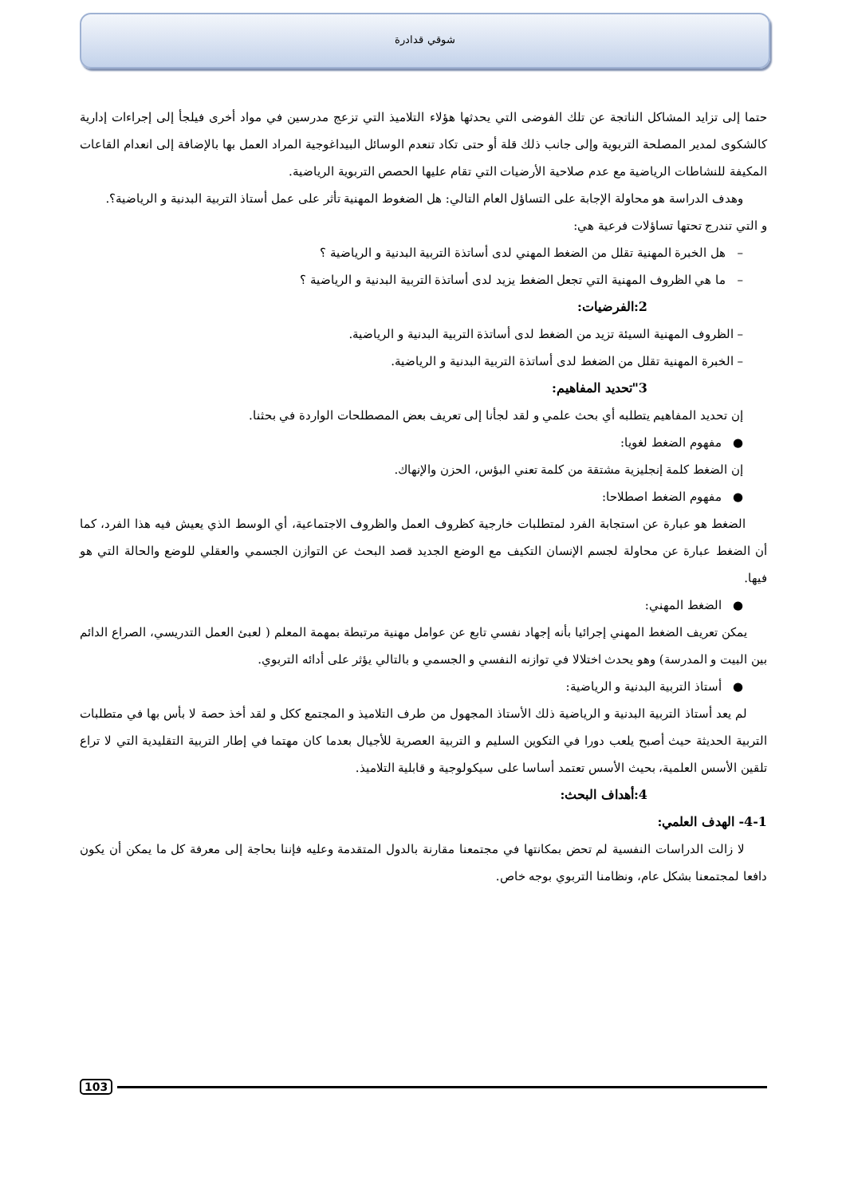شوقي قدادرة
حتما إلى تزايد المشاكل الناتجة عن تلك الفوضى التي يحدثها هؤلاء التلاميذ التي تزعج مدرسين في مواد أخرى فيلجأ إلى إجراءات إدارية كالشكوى لمدير المصلحة التربوية وإلى جانب ذلك قلة أو حتى تكاد تنعدم الوسائل البيداغوجية المراد العمل بها بالإضافة إلى انعدام القاعات المكيفة للنشاطات الرياضية مع عدم صلاحية الأرضيات التي تقام عليها الحصص التربوية الرياضية.
وهدف الدراسة هو محاولة الإجابة على التساؤل العام التالي: هل الضغوط المهنية تأثر على عمل أستاذ التربية البدنية و الرياضية؟.
و التي تندرج تحتها تساؤلات فرعية هي:
– هل الخبرة المهنية تقلل من الضغط المهني لدى أساتذة التربية البدنية و الرياضية ؟
– ما هي الظروف المهنية التي تجعل الضغط يزيد لدى أساتذة التربية البدنية و الرياضية ؟
2:الفرضيات:
– الظروف المهنية السيئة تزيد من الضغط لدى أساتذة التربية البدنية و الرياضية.
– الخبرة المهنية تقلل من الضغط لدى أساتذة التربية البدنية و الرياضية.
3"تحديد المفاهيم:
إن تحديد المفاهيم يتطلبه أي بحث علمي و لقد لجأنا إلى تعريف بعض المصطلحات الواردة في بحثنا.
● مفهوم الضغط لغويا:
إن الضغط كلمة إنجليزية مشتقة من كلمة تعني البؤس، الحزن والإنهاك.
● مفهوم الضغط اصطلاحا:
الضغط هو عبارة عن استجابة الفرد لمتطلبات خارجية كظروف العمل والظروف الاجتماعية، أي الوسط الذي يعيش فيه هذا الفرد، كما أن الضغط عبارة عن محاولة لجسم الإنسان التكيف مع الوضع الجديد قصد البحث عن التوازن الجسمي والعقلي للوضع والحالة التي هو فيها.
● الضغط المهني:
يمكن تعريف الضغط المهني إجرائيا بأنه إجهاد نفسي تابع عن عوامل مهنية مرتبطة بمهمة المعلم ( لعبئ العمل التدريسي، الصراع الدائم بين البيت و المدرسة) وهو يحدث اختلالا في توازنه النفسي و الجسمي و بالتالي يؤثر على أدائه التربوي.
● أستاذ التربية البدنية و الرياضية:
لم يعد أستاذ التربية البدنية و الرياضية ذلك الأستاذ المجهول من طرف التلاميذ و المجتمع ككل و لقد أخذ حصة لا بأس بها في متطلبات التربية الحديثة حيث أصبح يلعب دورا في التكوين السليم و التربية العصرية للأجيال بعدما كان مهتما في إطار التربية التقليدية التي لا تراع تلقين الأسس العلمية، بحيث الأسس تعتمد أساسا على سيكولوجية و قابلية التلاميذ.
4:أهداف البحث:
4-1- الهدف العلمي:
لا زالت الدراسات النفسية لم تحض بمكانتها في مجتمعنا مقارنة بالدول المتقدمة وعليه فإننا بحاجة إلى معرفة كل ما يمكن أن يكون دافعا لمجتمعنا بشكل عام، ونظامنا التربوي بوجه خاص.
103